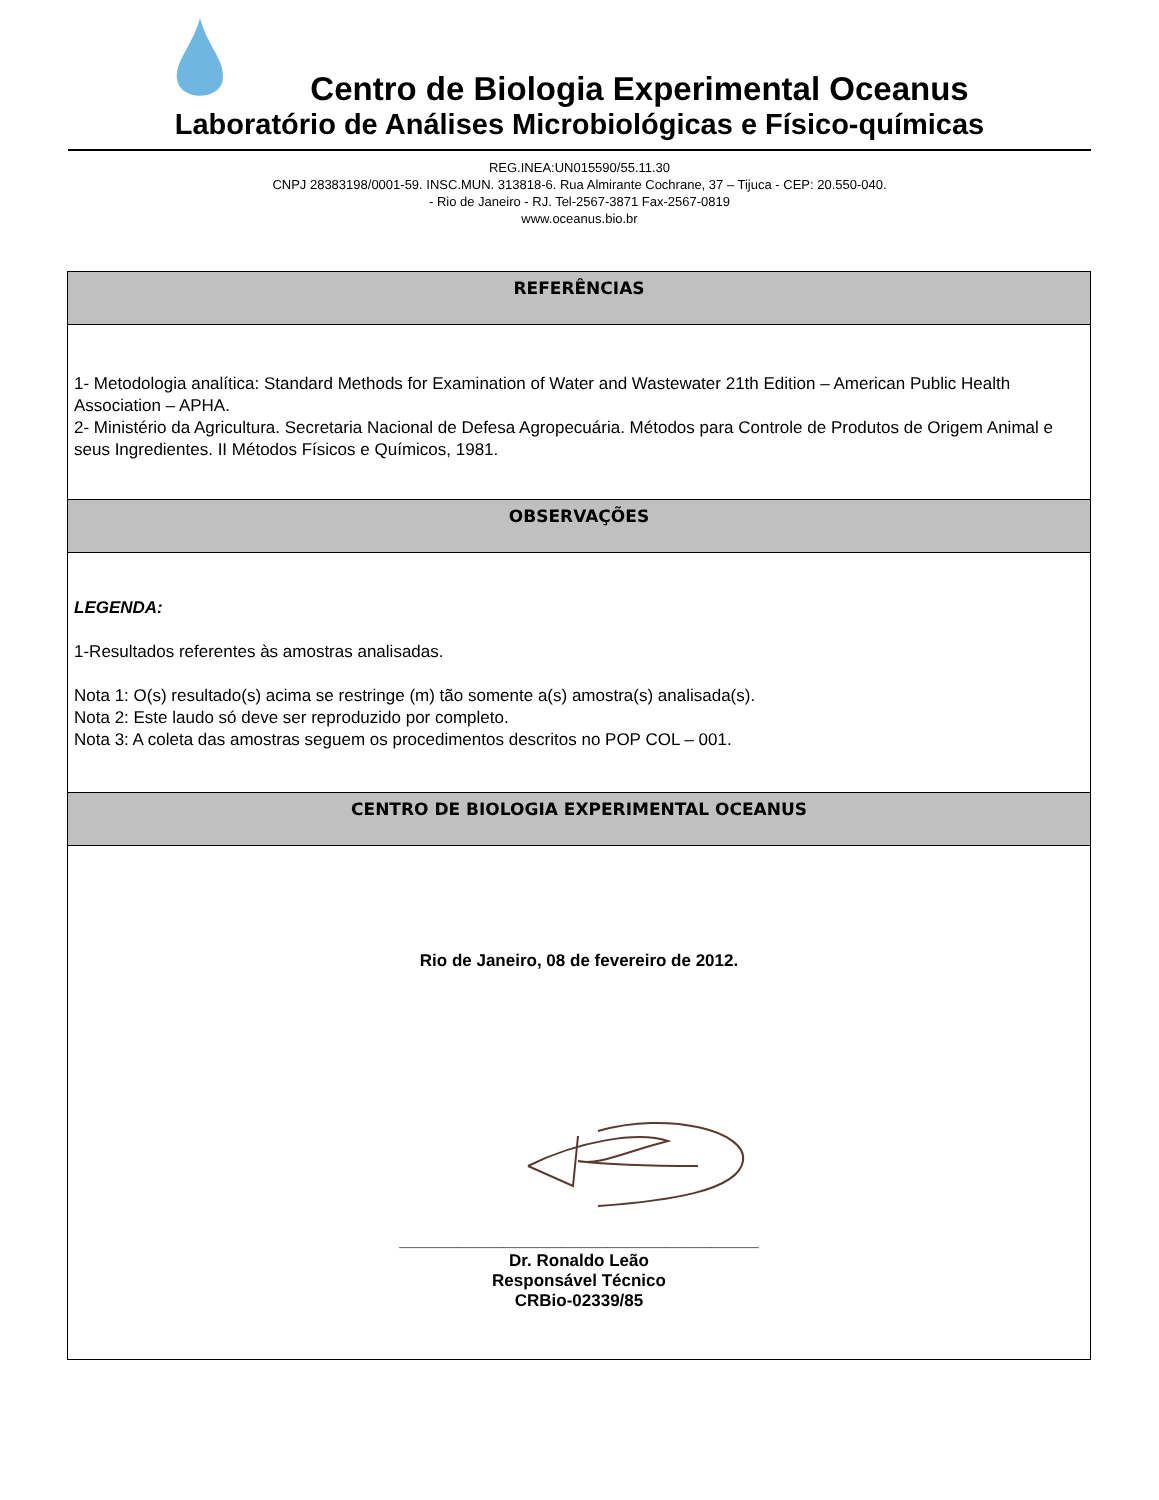Centro de Biologia Experimental Oceanus
Laboratório de Análises Microbiológicas e Físico-químicas
REG.INEA:UN015590/55.11.30
CNPJ 28383198/0001-59. INSC.MUN. 313818-6. Rua Almirante Cochrane, 37 – Tijuca - CEP: 20.550-040.
- Rio de Janeiro - RJ. Tel-2567-3871 Fax-2567-0819
www.oceanus.bio.br
REFERÊNCIAS
1- Metodologia analítica: Standard Methods for Examination of Water and Wastewater 21th Edition – American Public Health Association – APHA.
2- Ministério da Agricultura. Secretaria Nacional de Defesa Agropecuária. Métodos para Controle de Produtos de Origem Animal e seus Ingredientes. II Métodos Físicos e Químicos, 1981.
OBSERVAÇÕES
LEGENDA:
1-Resultados referentes às amostras analisadas.
Nota 1: O(s) resultado(s) acima se restringe (m) tão somente a(s) amostra(s) analisada(s).
Nota 2: Este laudo só deve ser reproduzido por completo.
Nota 3: A coleta das amostras seguem os procedimentos descritos no POP COL – 001.
CENTRO DE BIOLOGIA EXPERIMENTAL OCEANUS
Rio de Janeiro, 08 de fevereiro de 2012.
______________________________________
Dr. Ronaldo Leão
Responsável Técnico
CRBio-02339/85